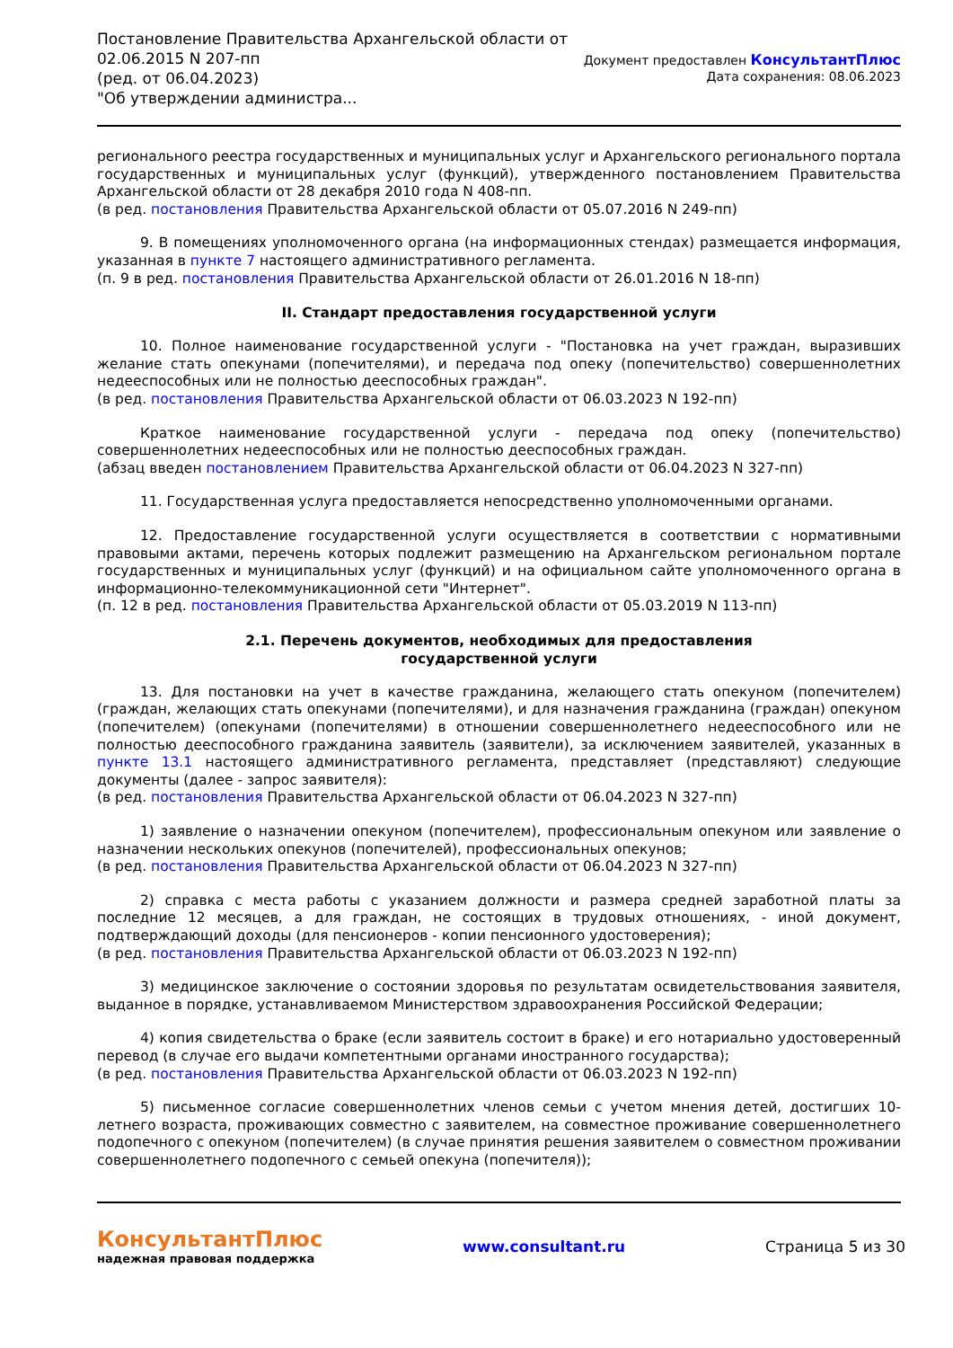Постановление Правительства Архангельской области от
02.06.2015 N 207-пп
(ред. от 06.04.2023)
"Об утверждении администра...
Документ предоставлен КонсультантПлюс
Дата сохранения: 08.06.2023
регионального реестра государственных и муниципальных услуг и Архангельского регионального портала государственных и муниципальных услуг (функций), утвержденного постановлением Правительства Архангельской области от 28 декабря 2010 года N 408-пп.
(в ред. постановления Правительства Архангельской области от 05.07.2016 N 249-пп)
9. В помещениях уполномоченного органа (на информационных стендах) размещается информация, указанная в пункте 7 настоящего административного регламента.
(п. 9 в ред. постановления Правительства Архангельской области от 26.01.2016 N 18-пп)
II. Стандарт предоставления государственной услуги
10. Полное наименование государственной услуги - "Постановка на учет граждан, выразивших желание стать опекунами (попечителями), и передача под опеку (попечительство) совершеннолетних недееспособных или не полностью дееспособных граждан".
(в ред. постановления Правительства Архангельской области от 06.03.2023 N 192-пп)
Краткое наименование государственной услуги - передача под опеку (попечительство) совершеннолетних недееспособных или не полностью дееспособных граждан.
(абзац введен постановлением Правительства Архангельской области от 06.04.2023 N 327-пп)
11. Государственная услуга предоставляется непосредственно уполномоченными органами.
12. Предоставление государственной услуги осуществляется в соответствии с нормативными правовыми актами, перечень которых подлежит размещению на Архангельском региональном портале государственных и муниципальных услуг (функций) и на официальном сайте уполномоченного органа в информационно-телекоммуникационной сети "Интернет".
(п. 12 в ред. постановления Правительства Архангельской области от 05.03.2019 N 113-пп)
2.1. Перечень документов, необходимых для предоставления
государственной услуги
13. Для постановки на учет в качестве гражданина, желающего стать опекуном (попечителем) (граждан, желающих стать опекунами (попечителями), и для назначения гражданина (граждан) опекуном (попечителем) (опекунами (попечителями) в отношении совершеннолетнего недееспособного или не полностью дееспособного гражданина заявитель (заявители), за исключением заявителей, указанных в пункте 13.1 настоящего административного регламента, представляет (представляют) следующие документы (далее - запрос заявителя):
(в ред. постановления Правительства Архангельской области от 06.04.2023 N 327-пп)
1) заявление о назначении опекуном (попечителем), профессиональным опекуном или заявление о назначении нескольких опекунов (попечителей), профессиональных опекунов;
(в ред. постановления Правительства Архангельской области от 06.04.2023 N 327-пп)
2) справка с места работы с указанием должности и размера средней заработной платы за последние 12 месяцев, а для граждан, не состоящих в трудовых отношениях, - иной документ, подтверждающий доходы (для пенсионеров - копии пенсионного удостоверения);
(в ред. постановления Правительства Архангельской области от 06.03.2023 N 192-пп)
3) медицинское заключение о состоянии здоровья по результатам освидетельствования заявителя, выданное в порядке, устанавливаемом Министерством здравоохранения Российской Федерации;
4) копия свидетельства о браке (если заявитель состоит в браке) и его нотариально удостоверенный перевод (в случае его выдачи компетентными органами иностранного государства);
(в ред. постановления Правительства Архангельской области от 06.03.2023 N 192-пп)
5) письменное согласие совершеннолетних членов семьи с учетом мнения детей, достигших 10-летнего возраста, проживающих совместно с заявителем, на совместное проживание совершеннолетнего подопечного с опекуном (попечителем) (в случае принятия решения заявителем о совместном проживании совершеннолетнего подопечного с семьей опекуна (попечителя));
КонсультантПлюс
надежная правовая поддержка
www.consultant.ru Страница 5 из 30